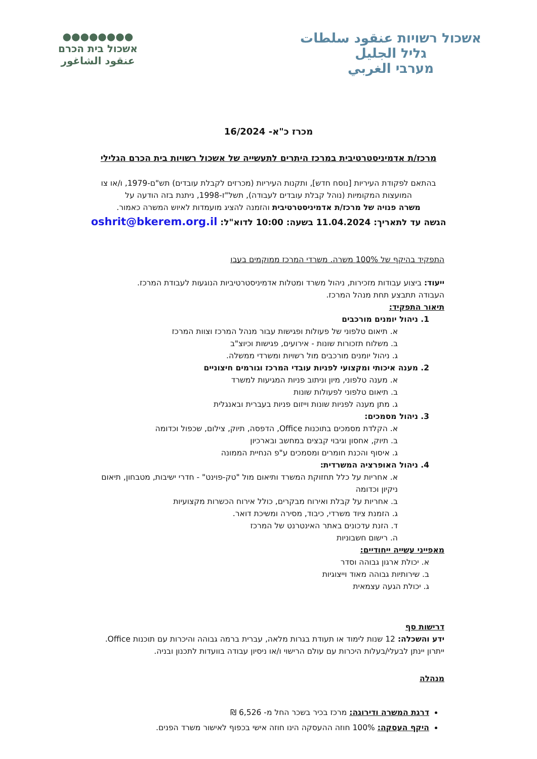אשכול רשויות عنقود سلطات
גליל الجليل
מערבי الغربي
●●●●●●●●
אשכול בית הכרם
عنقود الشاغور
מכרז כ"א- 16/2024
מרכז/ת אדמיניסטרטיבית במרכז היתרים לתעשייה של אשכול רשויות בית הכרם הגלילי
בהתאם לפקודת העיריות [נוסח חדש], ותקנות העיריות (מכרזים לקבלת עובדים) תש"ם-1979, ו/או צו
המועצות המקומיות (נוהל קבלת עובדים לעבודה), תשל"ז-1998, ניתנת בזה הודעה על
משרה פנויה של מרכז/ת אדמיניסטרטיבית והזמנה להציג מועמדות לאיוש המשרה כאמור.
הגשה עד לתאריך: 11.04.2024 בשעה: 10:00 לדוא"ל: oshrit@bkerem.org.il
התפקיד בהיקף של 100% משרה. משרדי המרכז ממוקמים בעבו
ייעוד: ביצוע עבודות מזכירות, ניהול משרד ומטלות אדמיניסטרטיביות הנוגעות לעבודת המרכז.
העבודה תתבצע תחת מנהל המרכז.
תיאור התפקיד:
1. ניהול יומנים מורכבים
א. תיאום טלפוני של פעולות ופגישות עבור מנהל המרכז וצוות המרכז
ב. משלוח תזכורות שונות - אירועים, פגישות וכיוצ"ב
ג. ניהול יומנים מורכבים מול רשויות ומשרדי ממשלה.
2. מענה איכותי ומקצועי לפניות עובדי המרכז וגורמים חיצוניים
א. מענה טלפוני, מיון וניתוב פניות המגיעות למשרד
ב. תיאום טלפוני לפעולות שונות
ג. מתן מענה לפניות שונות וייזום פניות בעברית ובאנגלית
3. ניהול מסמכים:
א. הקלדת מסמכים בתוכנות Office, הדפסה, תיוק, צילום, שכפול וכדומה
ב. תיוק, אחסון וגיבוי קבצים במחשב ובארכיון
ג. איסוף והכנת חומרים ומסמכים ע"פ הנחיית הממונה
4. ניהול האופרציה המשרדית:
א. אחריות על כלל תחזוקת המשרד ותיאום מול "טק-פוינט" - חדרי ישיבות, מטבחון, תיאום ניקיון וכדומה
ב. אחריות על קבלת ואירוח מבקרים, כולל אירוח הכשרות מקצועיות
ג. הזמנת ציוד משרדי, כיבוד, מסירה ומשיכת דואר.
ד. הזנת עדכונים באתר האינטרנט של המרכז
ה. רישום חשבוניות
מאפייני עשייה ייחודיים:
א. יכולת ארגון גבוהה וסדר
ב. שירותיות גבוהה מאוד וייצוגיות
ג. יכולת הגעה עצמאית
דרישות סף
ידע והשכלה: 12 שנות לימוד או תעודת בגרות מלאה, עברית ברמה גבוהה והיכרות עם תוכנות Office.
ייתרון יינתן לבעלי/בעלות היכרות עם עולם הרישוי ו/או ניסיון עבודה בוועדות לתכנון ובניה.
מנהלה
דרגת המשרה ודירוגה: מרכז בכיר בשכר החל מ- 6,526 ₪
היקף העסקה: 100% חוזה ההעסקה הינו חוזה אישי בכפוף לאישור משרד הפנים.